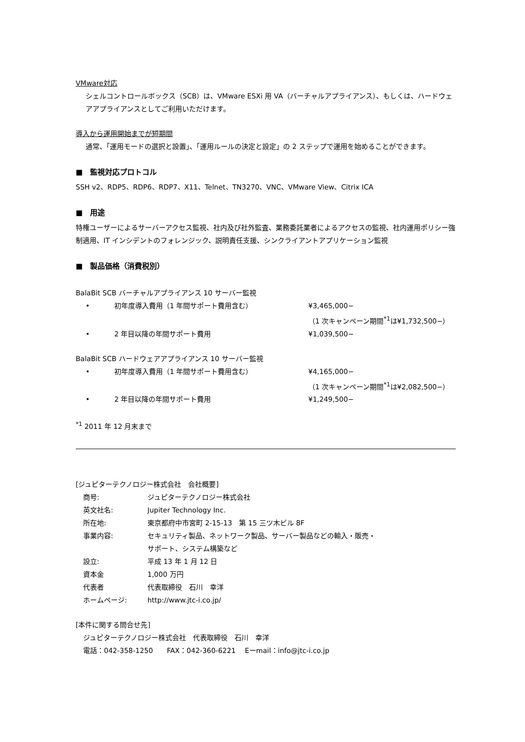VMware対応
シェルコントロールボックス（SCB）は、VMware ESXi 用 VA（バーチャルアプライアンス）、もしくは、ハードウェアアプライアンスとしてご利用いただけます。
導入から運用開始までが短期間
通常、「運用モードの選択と設置」、「運用ルールの決定と設定」の 2 ステップで運用を始めることができます。
■　監視対応プロトコル
SSH v2、RDP5、RDP6、RDP7、X11、Telnet、TN3270、VNC、VMware View、Citrix ICA
■　用途
特権ユーザーによるサーバーアクセス監視、社内及び社外監査、業務委託業者によるアクセスの監視、社内運用ポリシー強制適用、IT インシデントのフォレンジック、説明責任支援、シンクライアントアプリケーション監視
■　製品価格（消費税別）
BalaBit SCB バーチャルアプライアンス 10 サーバー監視
| • | 初年度導入費用（1 年間サポート費用含む） | ¥3,465,000− |
| | | （1 次キャンペーン期間<sup>*1</sup>は¥1,732,500−） |
| • | 2 年目以降の年間サポート費用 | ¥1,039,500− |
BalaBit SCB ハードウェアアプライアンス 10 サーバー監視
| • | 初年度導入費用（1 年間サポート費用含む） | ¥4,165,000− |
| | | （1 次キャンペーン期間<sup>*1</sup>は¥2,082,500−） |
| • | 2 年目以降の年間サポート費用 | ¥1,249,500− |
<sup>*1</sup> 2011 年 12 月末まで
[ジュピターテクノロジー株式会社　会社概要]
| 商号: | ジュピターテクノロジー株式会社 |
| 英文社名: | Jupiter Technology Inc. |
| 所在地: | 東京都府中市宮町 2-15-13 第 15 三ツ木ビル 8F |
| 事業内容: | セキュリティ製品、ネットワーク製品、サーバー製品などの輸入・販売・ サポート、システム構築など |
| 設立: | 平成 13 年 1 月 12 日 |
| 資本金 | 1,000 万円 |
| 代表者 | 代表取締役 石川 幸洋 |
| ホームページ: | http://www.jtc-i.co.jp/ |
[本件に関する問合せ先]
ジュピターテクノロジー株式会社　代表取締役　石川　幸洋
電話：042-358-1250　　FAX：042-360-6221　 Eーmail：info@jtc-i.co.jp